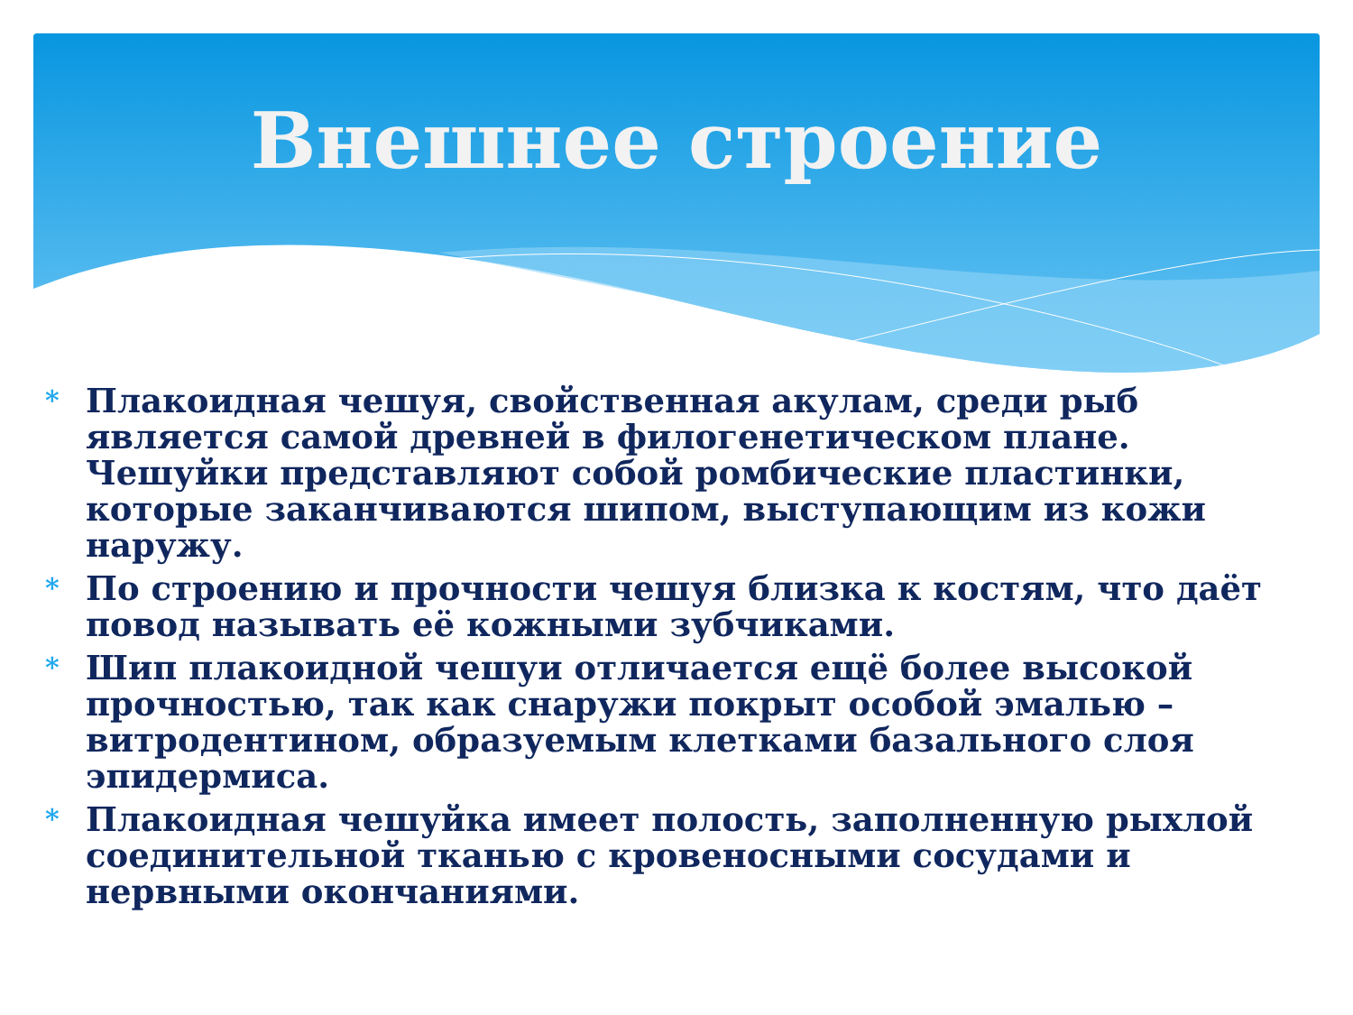Внешнее строение
* Плакоидная чешуя, свойственная акулам, среди рыб является самой древней в филогенетическом плане. Чешуйки представляют собой ромбические пластинки, которые заканчиваются шипом, выступающим из кожи наружу.
* По строению и прочности чешуя близка к костям, что даёт повод называть её кожными зубчиками.
* Шип плакоидной чешуи отличается ещё более высокой прочностью, так как снаружи покрыт особой эмалью – витродентином, образуемым клетками базального слоя эпидермиса.
* Плакоидная чешуйка имеет полость, заполненную рыхлой соединительной тканью с кровеносными сосудами и нервными окончаниями.